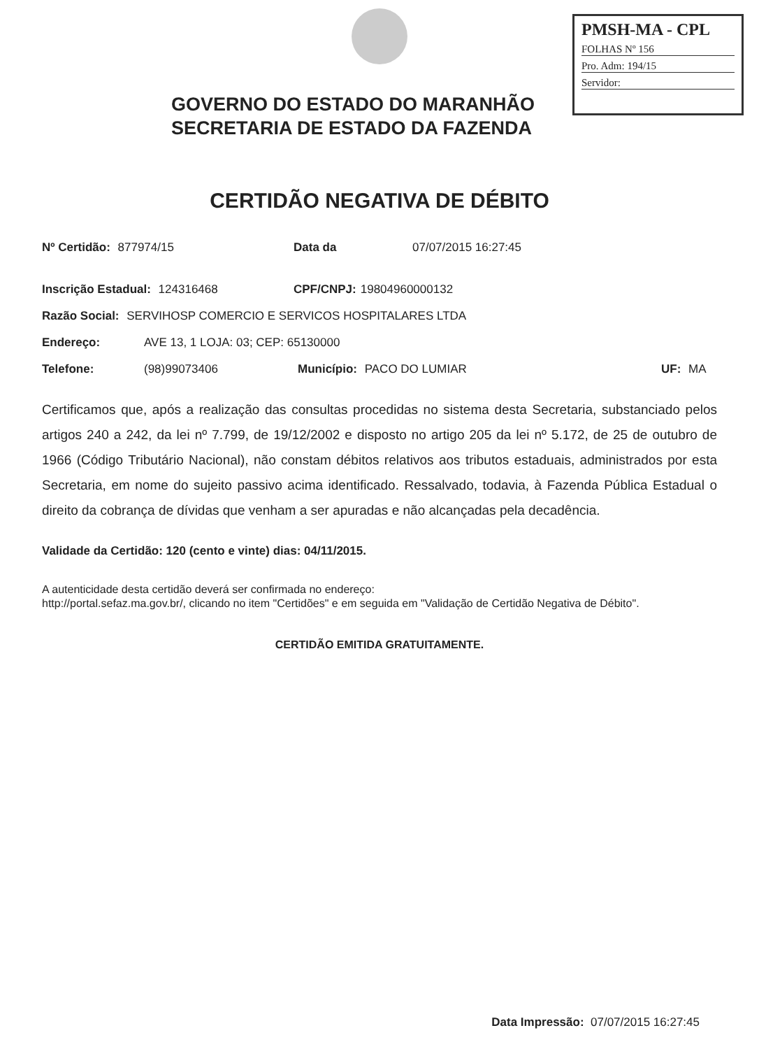PMSH-MA - CPL
FOLHAS Nº 156
Pro. Adm: 194/15
Servidor:
GOVERNO DO ESTADO DO MARANHÃO
SECRETARIA DE ESTADO DA FAZENDA
CERTIDÃO NEGATIVA DE DÉBITO
Nº Certidão: 877974/15 Data da 07/07/2015 16:27:45
Inscrição Estadual: 124316468 CPF/CNPJ: 19804960000132
Razão Social: SERVIHOSP COMERCIO E SERVICOS HOSPITALARES LTDA
Endereço: AVE 13, 1 LOJA: 03; CEP: 65130000
Telefone: (98)99073406 Município: PACO DO LUMIAR UF: MA
Certificamos que, após a realização das consultas procedidas no sistema desta Secretaria, substanciado pelos artigos 240 a 242, da lei nº 7.799, de 19/12/2002 e disposto no artigo 205 da lei nº 5.172, de 25 de outubro de 1966 (Código Tributário Nacional), não constam débitos relativos aos tributos estaduais, administrados por esta Secretaria, em nome do sujeito passivo acima identificado. Ressalvado, todavia, à Fazenda Pública Estadual o direito da cobrança de dívidas que venham a ser apuradas e não alcançadas pela decadência.
Validade da Certidão: 120 (cento e vinte) dias: 04/11/2015.
A autenticidade desta certidão deverá ser confirmada no endereço:
http://portal.sefaz.ma.gov.br/, clicando no item "Certidões" e em seguida em "Validação de Certidão Negativa de Débito".
CERTIDÃO EMITIDA GRATUITAMENTE.
Data Impressão: 07/07/2015 16:27:45